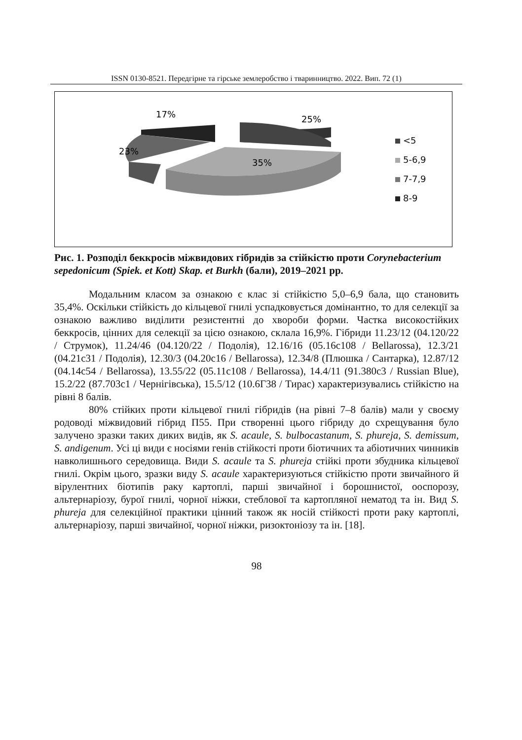ISSN 0130-8521. Передгірне та гірське землеробство і тваринництво. 2022. Вип. 72 (1)
17%
25%
23%
35%
<5
5-6,9
7-7,9
8-9
Рис. 1. Розподіл беккросів міжвидових гібридів за стійкістю проти Corynebacterium sepedonicum (Spiek. et Kott) Skap. et Burkh (бали), 2019–2021 рр.
Модальним класом за ознакою є клас зі стійкістю 5,0–6,9 бала, що становить 35,4%. Оскільки стійкість до кільцевої гнилі успадковується домінантно, то для селекції за ознакою важливо виділити резистентні до хвороби форми. Частка високостійких беккросів, цінних для селекції за цією ознакою, склала 16,9%. Гібриди 11.23/12 (04.120/22 / Струмок), 11.24/46 (04.120/22 / Подолія), 12.16/16 (05.16с108 / Bellarossa), 12.3/21 (04.21с31 / Подолія), 12.30/3 (04.20с16 / Bellarossa), 12.34/8 (Плюшка / Сантарка), 12.87/12 (04.14с54 / Bellarossa), 13.55/22 (05.11с108 / Bellarossa), 14.4/11 (91.380с3 / Russian Blue), 15.2/22 (87.703с1 / Чернігівська), 15.5/12 (10.6Г38 / Тирас) характеризувались стійкістю на рівні 8 балів.
80% стійких проти кільцевої гнилі гібридів (на рівні 7–8 балів) мали у своєму родоводі міжвидовий гібрид П55. При створенні цього гібриду до схрещування було залучено зразки таких диких видів, як S. acaule, S. bulbocastanum, S. phureja, S. demissum, S. andigenum. Усі ці види є носіями генів стійкості проти біотичних та абіотичних чинників навколишнього середовища. Види S. acaule та S. phureja стійкі проти збудника кільцевої гнилі. Окрім цього, зразки виду S. acaule характеризуються стійкістю проти звичайного й вірулентних біотипів раку картоплі, парші звичайної і борошнистої, ооспорозу, альтернаріозу, бурої гнилі, чорної ніжки, стеблової та картопляної нематод та ін. Вид S. phureja для селекційної практики цінний також як носій стійкості проти раку картоплі, альтернаріозу, парші звичайної, чорної ніжки, ризоктоніозу та ін. [18].
98